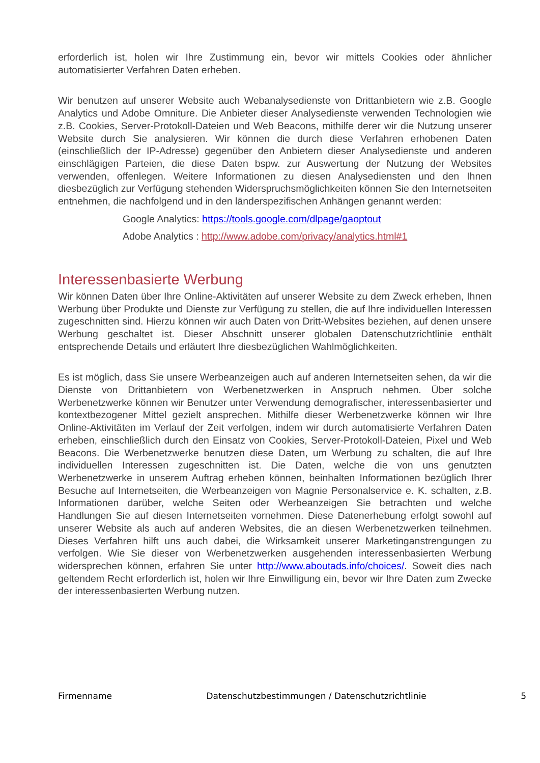erforderlich ist, holen wir Ihre Zustimmung ein, bevor wir mittels Cookies oder ähnlicher automatisierter Verfahren Daten erheben.
Wir benutzen auf unserer Website auch Webanalysedienste von Drittanbietern wie z.B. Google Analytics und Adobe Omniture. Die Anbieter dieser Analysedienste verwenden Technologien wie z.B. Cookies, Server-Protokoll-Dateien und Web Beacons, mithilfe derer wir die Nutzung unserer Website durch Sie analysieren. Wir können die durch diese Verfahren erhobenen Daten (einschließlich der IP-Adresse) gegenüber den Anbietern dieser Analysedienste und anderen einschlägigen Parteien, die diese Daten bspw. zur Auswertung der Nutzung der Websites verwenden, offenlegen. Weitere Informationen zu diesen Analysediensten und den Ihnen diesbezüglich zur Verfügung stehenden Widerspruchsmöglichkeiten können Sie den Internetseiten entnehmen, die nachfolgend und in den länderspezifischen Anhängen genannt werden:
Google Analytics: https://tools.google.com/dlpage/gaoptout
Adobe Analytics : http://www.adobe.com/privacy/analytics.html#1
Interessenbasierte Werbung
Wir können Daten über Ihre Online-Aktivitäten auf unserer Website zu dem Zweck erheben, Ihnen Werbung über Produkte und Dienste zur Verfügung zu stellen, die auf Ihre individuellen Interessen zugeschnitten sind. Hierzu können wir auch Daten von Dritt-Websites beziehen, auf denen unsere Werbung geschaltet ist. Dieser Abschnitt unserer globalen Datenschutzrichtlinie enthält entsprechende Details und erläutert Ihre diesbezüglichen Wahlmöglichkeiten.
Es ist möglich, dass Sie unsere Werbeanzeigen auch auf anderen Internetseiten sehen, da wir die Dienste von Drittanbietern von Werbenetzwerken in Anspruch nehmen. Über solche Werbenetzwerke können wir Benutzer unter Verwendung demografischer, interessenbasierter und kontextbezogener Mittel gezielt ansprechen. Mithilfe dieser Werbenetzwerke können wir Ihre Online-Aktivitäten im Verlauf der Zeit verfolgen, indem wir durch automatisierte Verfahren Daten erheben, einschließlich durch den Einsatz von Cookies, Server-Protokoll-Dateien, Pixel und Web Beacons. Die Werbenetzwerke benutzen diese Daten, um Werbung zu schalten, die auf Ihre individuellen Interessen zugeschnitten ist. Die Daten, welche die von uns genutzten Werbenetzwerke in unserem Auftrag erheben können, beinhalten Informationen bezüglich Ihrer Besuche auf Internetseiten, die Werbeanzeigen von Magnie Personalservice e. K. schalten, z.B. Informationen darüber, welche Seiten oder Werbeanzeigen Sie betrachten und welche Handlungen Sie auf diesen Internetseiten vornehmen. Diese Datenerhebung erfolgt sowohl auf unserer Website als auch auf anderen Websites, die an diesen Werbenetzwerken teilnehmen. Dieses Verfahren hilft uns auch dabei, die Wirksamkeit unserer Marketinganstrengungen zu verfolgen. Wie Sie dieser von Werbenetzwerken ausgehenden interessenbasierten Werbung widersprechen können, erfahren Sie unter http://www.aboutads.info/choices/. Soweit dies nach geltendem Recht erforderlich ist, holen wir Ihre Einwilligung ein, bevor wir Ihre Daten zum Zwecke der interessenbasierten Werbung nutzen.
Firmenname Datenschutzbestimmungen / Datenschutzrichtlinie 5